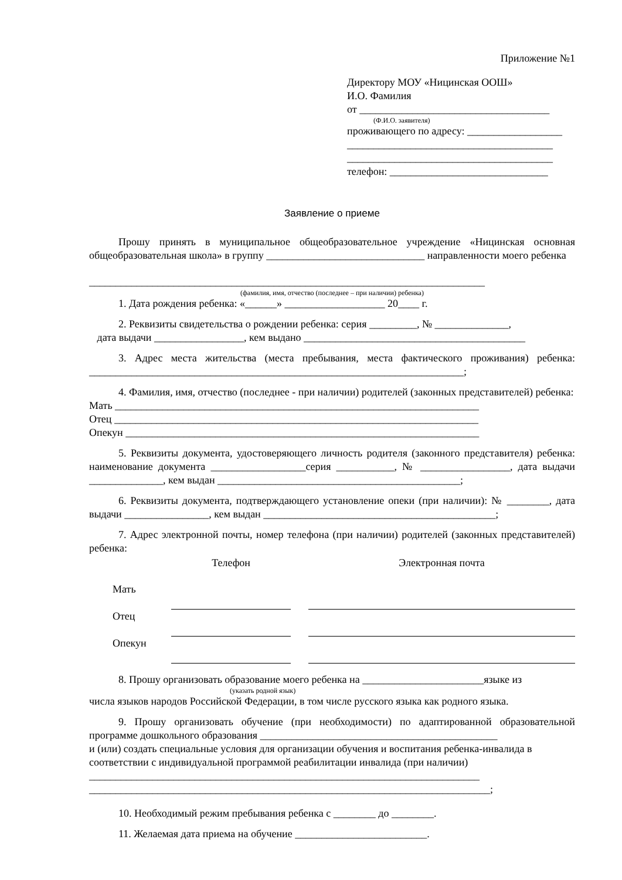Приложение №1
Директору МОУ «Ницинская ООШ»
И.О. Фамилия
от ____________________________________
(Ф.И.О. заявителя)
проживающего по адресу: __________________
_______________________________________
_______________________________________
телефон: ______________________________
Заявление о приеме
Прошу принять в муниципальное общеобразовательное учреждение «Ницинская основная общеобразовательная школа» в группу ______________________________ направленности моего ребенка
___________________________________________________________________________
(фамилия, имя, отчество (последнее – при наличии) ребенка)
1. Дата рождения ребенка: «______» ___________________ 20____ г.
2. Реквизиты свидетельства о рождении ребенка: серия _________, № ______________,
дата выдачи _________________, кем выдано __________________________________________
3. Адрес места жительства (места пребывания, места фактического проживания) ребенка: _______________________________________________________________________;
4. Фамилия, имя, отчество (последнее - при наличии) родителей (законных представителей) ребенка:
Мать _____________________________________________________________________
Отец _____________________________________________________________________
Опекун ___________________________________________________________________
5. Реквизиты документа, удостоверяющего личность родителя (законного представителя) ребенка: наименование документа __________________серия ___________, № _________________, дата выдачи ______________, кем выдан ______________________________________________;
6. Реквизиты документа, подтверждающего установление опеки (при наличии): № ________, дата выдачи ________________, кем выдан ____________________________________________;
7. Адрес электронной почты, номер телефона (при наличии) родителей (законных представителей) ребенка:
| | Телефон | | Электронная почта |
| Мать | | | |
| Отец | | | |
| Опекун | | | |
8. Прошу организовать образование моего ребенка на _______________________языке из
(указать родной язык)
числа языков народов Российской Федерации, в том числе русского языка как родного языка.
9. Прошу организовать обучение (при необходимости) по адаптированной образовательной программе дошкольного образования _____________________________________________
и (или) создать специальные условия для организации обучения и воспитания ребенка-инвалида в соответствии с индивидуальной программой реабилитации инвалида (при наличии)
__________________________________________________________________________
____________________________________________________________________________;
10. Необходимый режим пребывания ребенка с ________ до ________.
11. Желаемая дата приема на обучение _________________________.